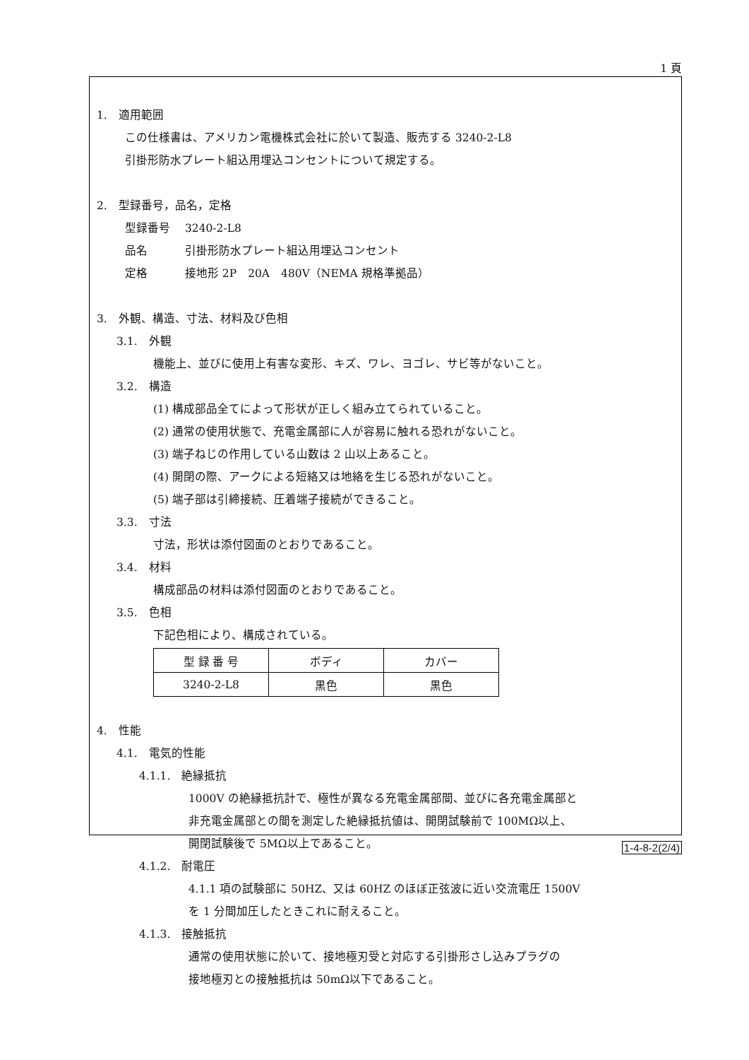1 頁
1.　適用範囲
この仕様書は、アメリカン電機株式会社に於いて製造、販売する 3240-2-L8
引掛形防水プレート組込用埋込コンセントについて規定する。
2.　型録番号，品名，定格
型録番号　 3240-2-L8
品名　　　 引掛形防水プレート組込用埋込コンセント
定格　　　 接地形 2P　20A　480V（NEMA 規格準拠品）
3.　外観、構造、寸法、材料及び色相
3.1.　外観
機能上、並びに使用上有害な変形、キズ、ワレ、ヨゴレ、サビ等がないこと。
3.2.　構造
(1) 構成部品全てによって形状が正しく組み立てられていること。
(2) 通常の使用状態で、充電金属部に人が容易に触れる恐れがないこと。
(3) 端子ねじの作用している山数は 2 山以上あること。
(4) 開閉の際、アークによる短絡又は地絡を生じる恐れがないこと。
(5) 端子部は引締接続、圧着端子接続ができること。
3.3.　寸法
寸法，形状は添付図面のとおりであること。
3.4.　材料
構成部品の材料は添付図面のとおりであること。
3.5.　色相
下記色相により、構成されている。
| 型 録 番 号 | ボディ | カバー |
| 3240-2-L8 | 黒色 | 黒色 |
4.　性能
4.1.　電気的性能
4.1.1.　絶縁抵抗
1000V の絶縁抵抗計で、極性が異なる充電金属部間、並びに各充電金属部と
非充電金属部との間を測定した絶縁抵抗値は、開閉試験前で 100MΩ以上、
開閉試験後で 5MΩ以上であること。
4.1.2.　耐電圧
4.1.1 項の試験部に 50HZ、又は 60HZ のほぼ正弦波に近い交流電圧 1500V
を 1 分間加圧したときこれに耐えること。
4.1.3.　接触抵抗
通常の使用状態に於いて、接地極刃受と対応する引掛形さし込みプラグの
接地極刃との接触抵抗は 50mΩ以下であること。
1-4-8-2(2/4)